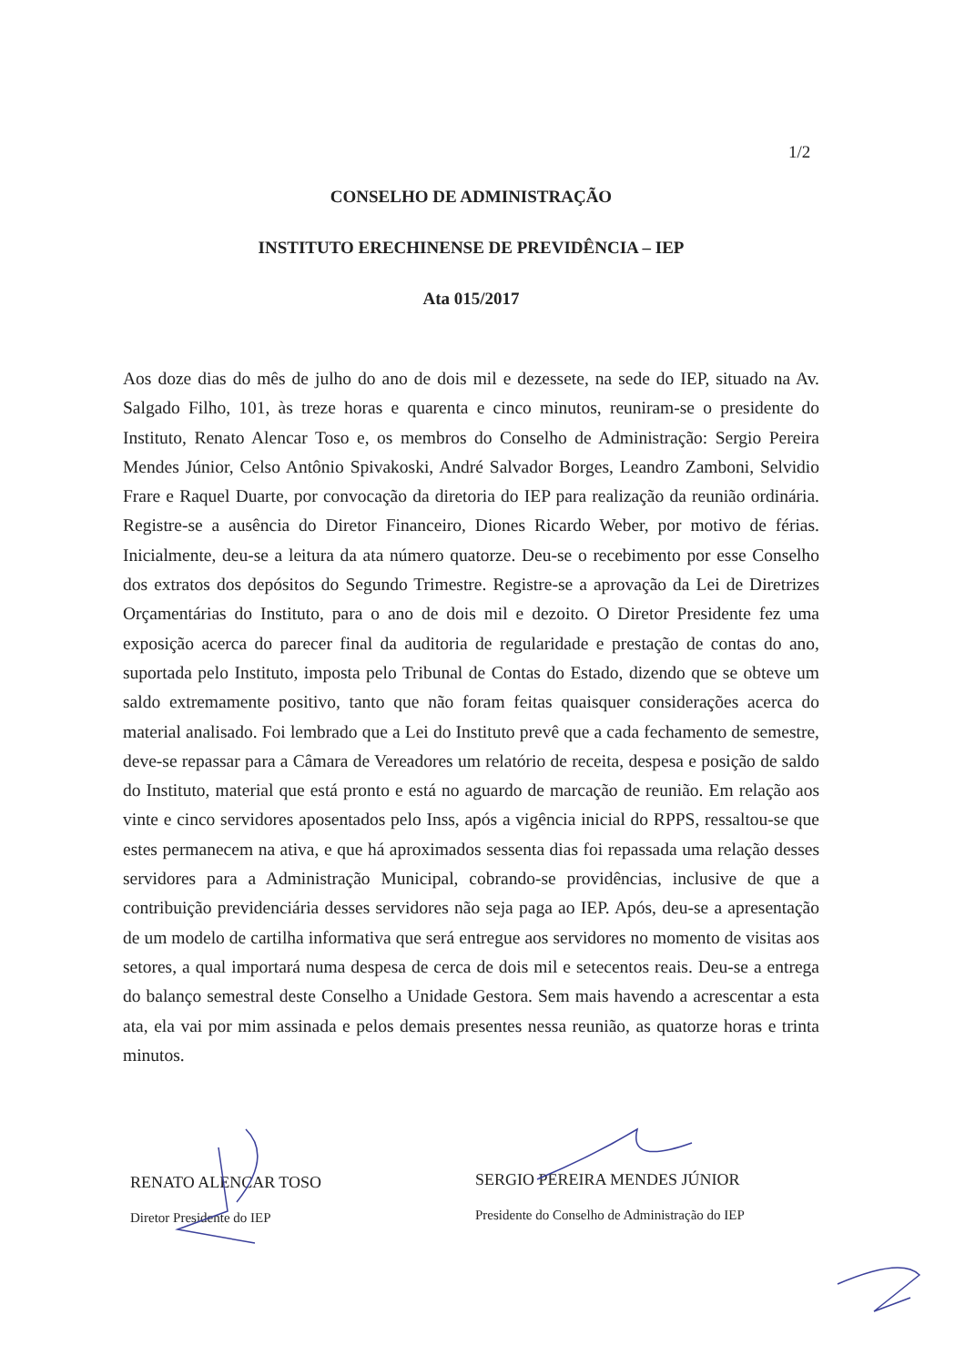1/2
CONSELHO DE ADMINISTRAÇÃO
INSTITUTO ERECHINENSE DE PREVIDÊNCIA – IEP
Ata 015/2017
Aos doze dias do mês de julho do ano de dois mil e dezessete, na sede do IEP, situado na Av. Salgado Filho, 101, às treze horas e quarenta e cinco minutos, reuniram-se o presidente do Instituto, Renato Alencar Toso e, os membros do Conselho de Administração: Sergio Pereira Mendes Júnior, Celso Antônio Spivakoski, André Salvador Borges, Leandro Zamboni, Selvidio Frare e Raquel Duarte, por convocação da diretoria do IEP para realização da reunião ordinária. Registre-se a ausência do Diretor Financeiro, Diones Ricardo Weber, por motivo de férias. Inicialmente, deu-se a leitura da ata número quatorze. Deu-se o recebimento por esse Conselho dos extratos dos depósitos do Segundo Trimestre. Registre-se a aprovação da Lei de Diretrizes Orçamentárias do Instituto, para o ano de dois mil e dezoito. O Diretor Presidente fez uma exposição acerca do parecer final da auditoria de regularidade e prestação de contas do ano, suportada pelo Instituto, imposta pelo Tribunal de Contas do Estado, dizendo que se obteve um saldo extremamente positivo, tanto que não foram feitas quaisquer considerações acerca do material analisado. Foi lembrado que a Lei do Instituto prevê que a cada fechamento de semestre, deve-se repassar para a Câmara de Vereadores um relatório de receita, despesa e posição de saldo do Instituto, material que está pronto e está no aguardo de marcação de reunião. Em relação aos vinte e cinco servidores aposentados pelo Inss, após a vigência inicial do RPPS, ressaltou-se que estes permanecem na ativa, e que há aproximados sessenta dias foi repassada uma relação desses servidores para a Administração Municipal, cobrando-se providências, inclusive de que a contribuição previdenciária desses servidores não seja paga ao IEP. Após, deu-se a apresentação de um modelo de cartilha informativa que será entregue aos servidores no momento de visitas aos setores, a qual importará numa despesa de cerca de dois mil e setecentos reais. Deu-se a entrega do balanço semestral deste Conselho a Unidade Gestora. Sem mais havendo a acrescentar a esta ata, ela vai por mim assinada e pelos demais presentes nessa reunião, as quatorze horas e trinta minutos.
RENATO ALENCAR TOSO
Diretor Presidente do IEP
SERGIO PEREIRA MENDES JÚNIOR
Presidente do Conselho de Administração do IEP